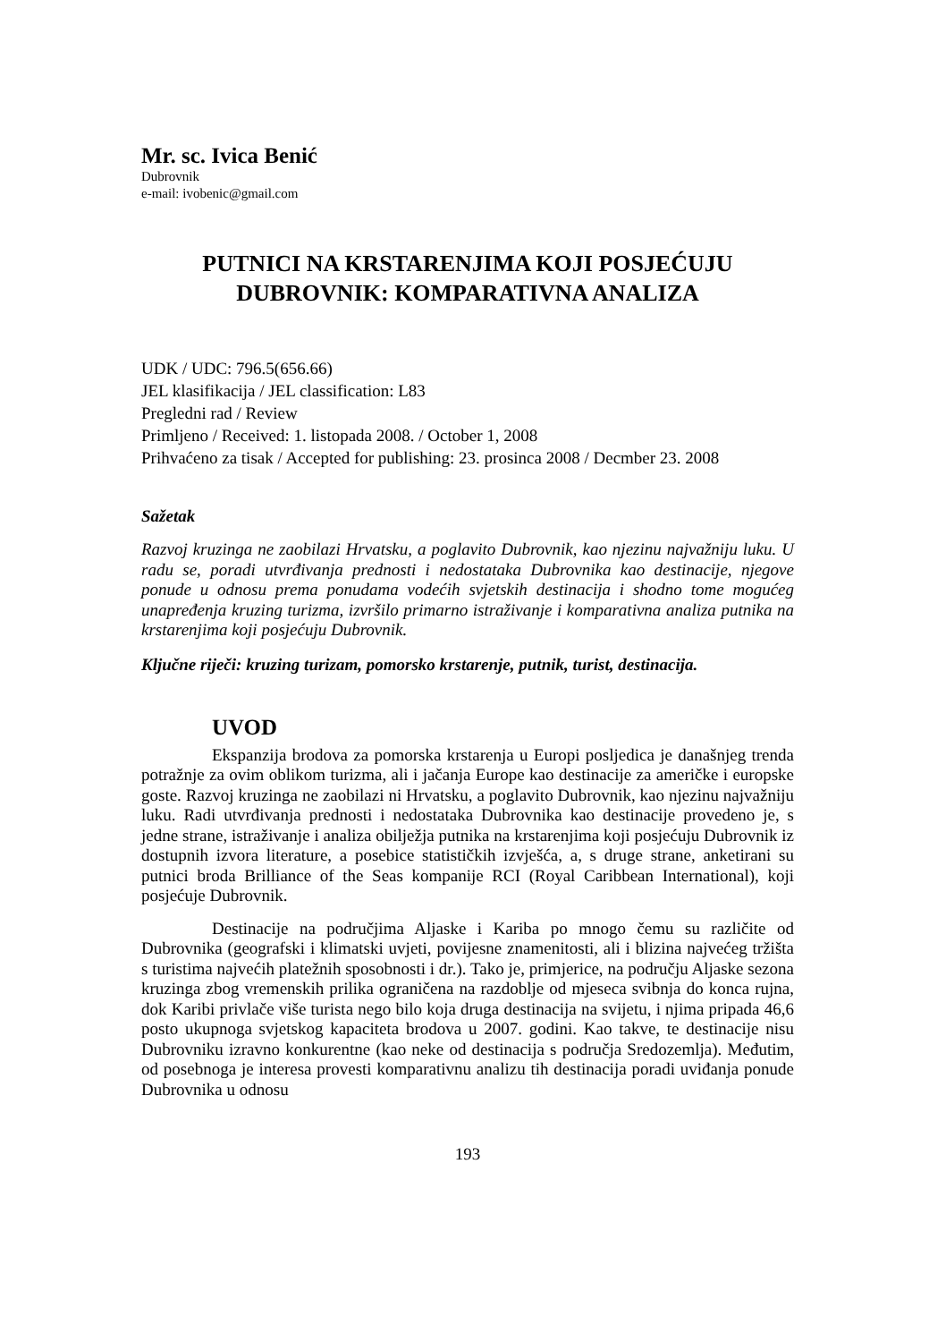Mr. sc. Ivica Benić
Dubrovnik
e-mail: ivobenic@gmail.com
PUTNICI NA KRSTARENJIMA KOJI POSJEĆUJU DUBROVNIK: KOMPARATIVNA ANALIZA
UDK / UDC: 796.5(656.66)
JEL klasifikacija / JEL classification: L83
Pregledni rad / Review
Primljeno / Received: 1. listopada 2008. / October 1, 2008
Prihvaćeno za tisak / Accepted for publishing: 23. prosinca 2008 / Decmber 23. 2008
Sažetak
Razvoj kruzinga ne zaobilazi Hrvatsku, a poglavito Dubrovnik, kao njezinu najvažniju luku. U radu se, poradi utvrđivanja prednosti i nedostataka Dubrovnika kao destinacije, njegove ponude u odnosu prema ponudama vodećih svjetskih destinacija i shodno tome mogućeg unapređenja kruzing turizma, izvršilo primarno istraživanje i komparativna analiza putnika na krstarenjima koji posjećuju Dubrovnik.
Ključne riječi: kruzing turizam, pomorsko krstarenje, putnik, turist, destinacija.
UVOD
Ekspanzija brodova za pomorska krstarenja u Europi posljedica je današnjeg trenda potražnje za ovim oblikom turizma, ali i jačanja Europe kao destinacije za američke i europske goste. Razvoj kruzinga ne zaobilazi ni Hrvatsku, a poglavito Dubrovnik, kao njezinu najvažniju luku. Radi utvrđivanja prednosti i nedostataka Dubrovnika kao destinacije provedeno je, s jedne strane, istraživanje i analiza obilježja putnika na krstarenjima koji posjećuju Dubrovnik iz dostupnih izvora literature, a posebice statističkih izvješća, a, s druge strane, anketirani su putnici broda Brilliance of the Seas kompanije RCI (Royal Caribbean International), koji posjećuje Dubrovnik.
Destinacije na područjima Aljaske i Kariba po mnogo čemu su različite od Dubrovnika (geografski i klimatski uvjeti, povijesne znamenitosti, ali i blizina najvećeg tržišta s turistima najvećih platežnih sposobnosti i dr.). Tako je, primjerice, na području Aljaske sezona kruzinga zbog vremenskih prilika ograničena na razdoblje od mjeseca svibnja do konca rujna, dok Karibi privlače više turista nego bilo koja druga destinacija na svijetu, i njima pripada 46,6 posto ukupnoga svjetskog kapaciteta brodova u 2007. godini. Kao takve, te destinacije nisu Dubrovniku izravno konkurentne (kao neke od destinacija s područja Sredozemlja). Međutim, od posebnoga je interesa provesti komparativnu analizu tih destinacija poradi uviđanja ponude Dubrovnika u odnosu
193